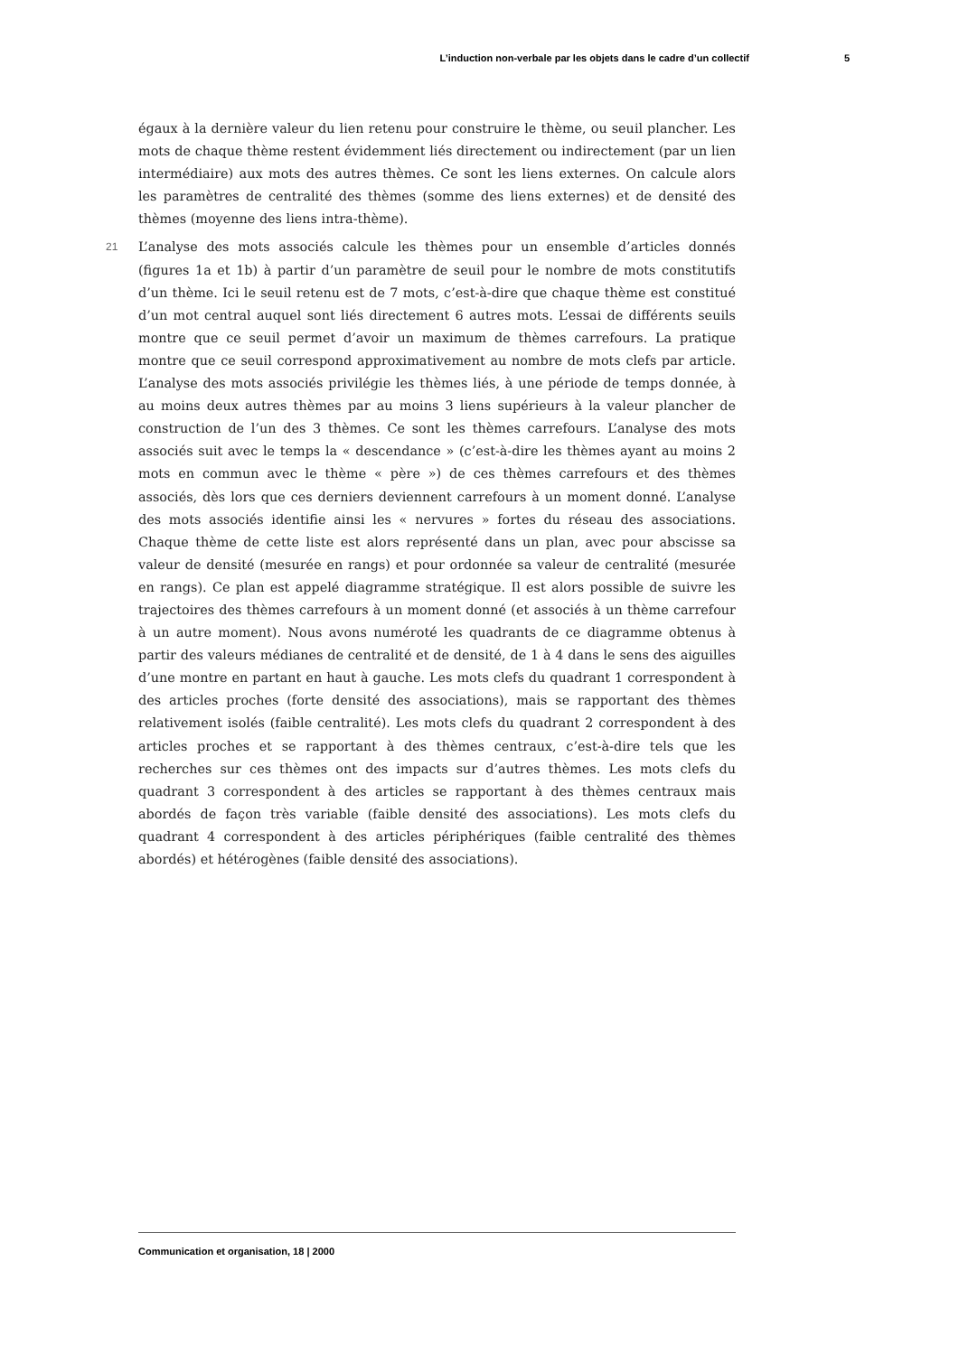L’induction non-verbale par les objets dans le cadre d’un collectif 5
égaux à la dernière valeur du lien retenu pour construire le thème, ou seuil plancher. Les mots de chaque thème restent évidemment liés directement ou indirectement (par un lien intermédiaire) aux mots des autres thèmes. Ce sont les liens externes. On calcule alors les paramètres de centralité des thèmes (somme des liens externes) et de densité des thèmes (moyenne des liens intra-thème).
21
L’analyse des mots associés calcule les thèmes pour un ensemble d’articles donnés (figures 1a et 1b) à partir d’un paramètre de seuil pour le nombre de mots constitutifs d’un thème. Ici le seuil retenu est de 7 mots, c’est-à-dire que chaque thème est constitué d’un mot central auquel sont liés directement 6 autres mots. L’essai de différents seuils montre que ce seuil permet d’avoir un maximum de thèmes carrefours. La pratique montre que ce seuil correspond approximativement au nombre de mots clefs par article. L’analyse des mots associés privilégie les thèmes liés, à une période de temps donnée, à au moins deux autres thèmes par au moins 3 liens supérieurs à la valeur plancher de construction de l’un des 3 thèmes. Ce sont les thèmes carrefours. L’analyse des mots associés suit avec le temps la « descendance » (c’est-à-dire les thèmes ayant au moins 2 mots en commun avec le thème « père ») de ces thèmes carrefours et des thèmes associés, dès lors que ces derniers deviennent carrefours à un moment donné. L’analyse des mots associés identifie ainsi les « nervures » fortes du réseau des associations. Chaque thème de cette liste est alors représenté dans un plan, avec pour abscisse sa valeur de densité (mesurée en rangs) et pour ordonnée sa valeur de centralité (mesurée en rangs). Ce plan est appelé diagramme stratégique. Il est alors possible de suivre les trajectoires des thèmes carrefours à un moment donné (et associés à un thème carrefour à un autre moment). Nous avons numéroté les quadrants de ce diagramme obtenus à partir des valeurs médianes de centralité et de densité, de 1 à 4 dans le sens des aiguilles d’une montre en partant en haut à gauche. Les mots clefs du quadrant 1 correspondent à des articles proches (forte densité des associations), mais se rapportant des thèmes relativement isolés (faible centralité). Les mots clefs du quadrant 2 correspondent à des articles proches et se rapportant à des thèmes centraux, c’est-à-dire tels que les recherches sur ces thèmes ont des impacts sur d’autres thèmes. Les mots clefs du quadrant 3 correspondent à des articles se rapportant à des thèmes centraux mais abordés de façon très variable (faible densité des associations). Les mots clefs du quadrant 4 correspondent à des articles périphériques (faible centralité des thèmes abordés) et hétérogènes (faible densité des associations).
Communication et organisation, 18 | 2000